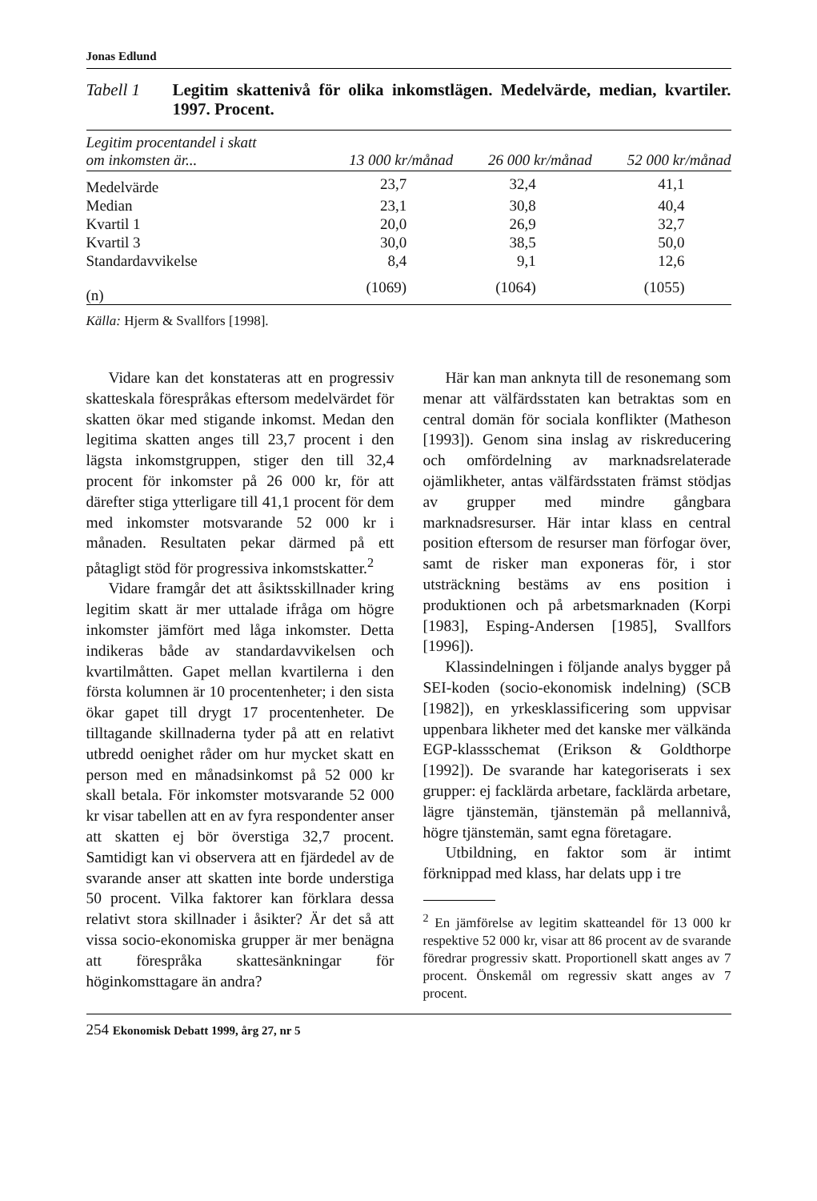Jonas Edlund
Tabell 1 Legitim skattenivå för olika inkomstlägen. Medelvärde, median, kvartiler. 1997. Procent.
| Legitim procentandel i skatt om inkomsten är... | 13 000 kr/månad | 26 000 kr/månad | 52 000 kr/månad |
| --- | --- | --- | --- |
| Medelvärde | 23,7 | 32,4 | 41,1 |
| Median | 23,1 | 30,8 | 40,4 |
| Kvartil 1 | 20,0 | 26,9 | 32,7 |
| Kvartil 3 | 30,0 | 38,5 | 50,0 |
| Standardavvikelse | 8,4 | 9,1 | 12,6 |
| (n) | (1069) | (1064) | (1055) |
Källa: Hjerm & Svallfors [1998].
Vidare kan det konstateras att en progressiv skatteskala förespråkas eftersom medelvärdet för skatten ökar med stigande inkomst. Medan den legitima skatten anges till 23,7 procent i den lägsta inkomstgruppen, stiger den till 32,4 procent för inkomster på 26 000 kr, för att därefter stiga ytterligare till 41,1 procent för dem med inkomster motsvarande 52 000 kr i månaden. Resultaten pekar därmed på ett påtagligt stöd för progressiva inkomstskatter.<sup>2</sup>
Vidare framgår det att åsiktsskillnader kring legitim skatt är mer uttalade ifråga om högre inkomster jämfört med låga inkomster. Detta indikeras både av standardavvikelsen och kvartilmåtten. Gapet mellan kvartilerna i den första kolumnen är 10 procentenheter; i den sista ökar gapet till drygt 17 procentenheter. De tilltagande skillnaderna tyder på att en relativt utbredd oenighet råder om hur mycket skatt en person med en månadsinkomst på 52 000 kr skall betala. För inkomster motsvarande 52 000 kr visar tabellen att en av fyra respondenter anser att skatten ej bör överstiga 32,7 procent. Samtidigt kan vi observera att en fjärdedel av de svarande anser att skatten inte borde understiga 50 procent. Vilka faktorer kan förklara dessa relativt stora skillnader i åsikter? Är det så att vissa socio-ekonomiska grupper är mer benägna att förespråka skattesänkningar för höginkomsttagare än andra?
Här kan man anknyta till de resonemang som menar att välfärdsstaten kan betraktas som en central domän för sociala konflikter (Matheson [1993]). Genom sina inslag av riskreducering och omfördelning av marknadsrelaterade ojämlikheter, antas välfärdsstaten främst stödjas av grupper med mindre gångbara marknadsresurser. Här intar klass en central position eftersom de resurser man förfogar över, samt de risker man exponeras för, i stor utsträckning bestäms av ens position i produktionen och på arbetsmarknaden (Korpi [1983], Esping-Andersen [1985], Svallfors [1996]).
Klassindelningen i följande analys bygger på SEI-koden (socio-ekonomisk indelning) (SCB [1982]), en yrkesklassificering som uppvisar uppenbara likheter med det kanske mer välkända EGP-klassschemat (Erikson & Goldthorpe [1992]). De svarande har kategoriserats i sex grupper: ej facklärda arbetare, facklärda arbetare, lägre tjänstemän, tjänstemän på mellannivå, högre tjänstemän, samt egna företagare.
Utbildning, en faktor som är intimt förknippad med klass, har delats upp i tre
<sup>2</sup> En jämförelse av legitim skatteandel för 13 000 kr respektive 52 000 kr, visar att 86 procent av de svarande föredrar progressiv skatt. Proportionell skatt anges av 7 procent. Önskemål om regressiv skatt anges av 7 procent.
254 Ekonomisk Debatt 1999, årg 27, nr 5